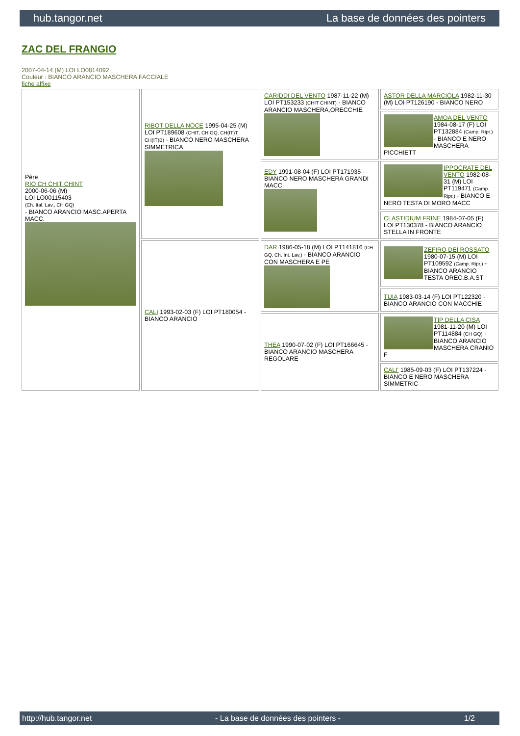hub.tangor.net La base de données des pointers
ZAC DEL FRANGIO
2007-04-14 (M) LOI LO0814092
Couleur : BIANCO ARANCIO MASCHERA FACCIALE
fiche affixe
| Père RIO CH CHIT CHINT 2000-06-06 (M) LOI LO00115403 (Ch. Ital. Lav., CH GQ) - BIANCO ARANCIO MASC.APERTA MACC. | RIBOT DELLA NOCE 1995-04-25 (M) LOI PT189608 (CHIT, CH GQ, CH(IT)T, CH(IT)B) - BIANCO NERO MASCHERA SIMMETRICA | CARIDDI DEL VENTO 1987-11-22 (M) LOI PT153233 (CHIT CHINT) - BIANCO ARANCIO MASCHERA,ORECCHIE | ASTOR DELLA MARCIOLA 1982-11-30 (M) LOI PT126190 - BIANCO NERO |
| | | | AMOA DEL VENTO 1984-08-17 (F) LOI PT132884 (Camp. Ripr.) - BIANCO E NERO MASCHERA PICCHIETT |
| | | EDY 1991-08-04 (F) LOI PT171935 - BIANCO NERO MASCHERA GRANDI MACC | IPPOCRATE DEL VENTO 1982-08-31 (M) LOI PT119471 (Camp. Ripr.) - BIANCO E NERO TESTA DI MORO MACC |
| | | | CLASTIDIUM FRINE 1984-07-05 (F) LOI PT130378 - BIANCO ARANCIO STELLA IN FRONTE |
| | CALI 1993-02-03 (F) LOI PT180054 - BIANCO ARANCIO | DAR 1986-05-18 (M) LOI PT141816 (CH GQ, Ch. Int. Lav.) - BIANCO ARANCIO CON MASCHERA E PE | ZEFIRO DEI ROSSATO 1980-07-15 (M) LOI PT109592 (Camp. Ripr.) - BIANCO ARANCIO TESTA OREC.B.A.ST |
| | | | TUIA 1983-03-14 (F) LOI PT122320 - BIANCO ARANCIO CON MACCHIE |
| | | THEA 1990-07-02 (F) LOI PT166645 - BIANCO ARANCIO MASCHERA REGOLARE | TIP DELLA CISA 1981-11-20 (M) LOI PT114884 (CH GQ) - BIANCO ARANCIO MASCHERA CRANIO F |
| | | | CALI' 1985-09-03 (F) LOI PT137224 - BIANCO E NERO MASCHERA SIMMETRIC |
http://hub.tangor.net - La base de données des pointers - 1/2